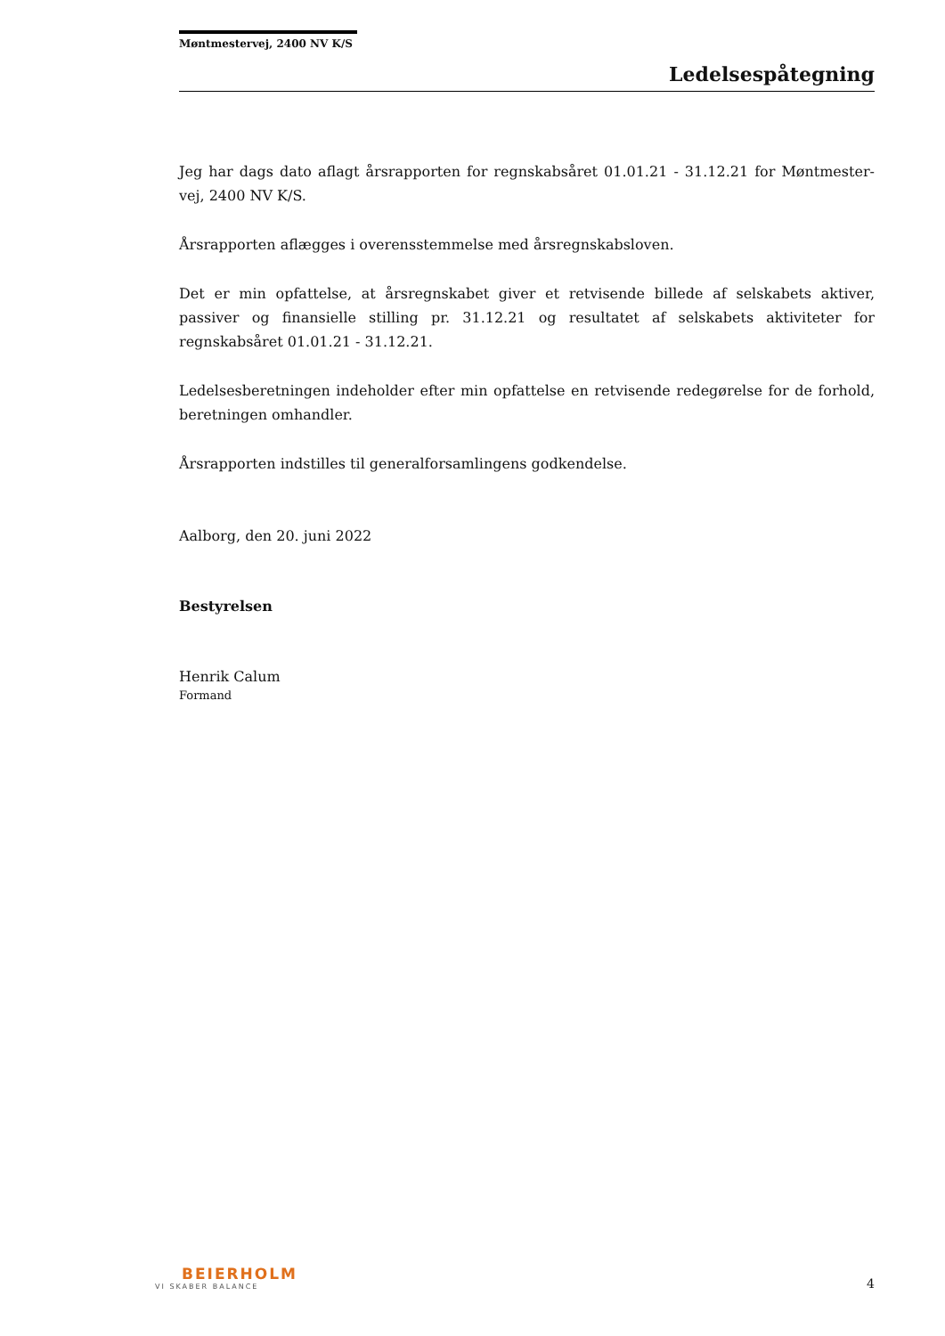Møntmestervej, 2400 NV K/S
Ledelsespåtegning
Jeg har dags dato aflagt årsrapporten for regnskabsåret 01.01.21 - 31.12.21 for Møntmester-vej, 2400 NV K/S.
Årsrapporten aflægges i overensstemmelse med årsregnskabsloven.
Det er min opfattelse, at årsregnskabet giver et retvisende billede af selskabets aktiver, passiver og finansielle stilling pr. 31.12.21 og resultatet af selskabets aktiviteter for regnskabsåret 01.01.21 - 31.12.21.
Ledelsesberetningen indeholder efter min opfattelse en retvisende redegørelse for de forhold, beretningen omhandler.
Årsrapporten indstilles til generalforsamlingens godkendelse.
Aalborg, den 20. juni 2022
Bestyrelsen
Henrik Calum
Formand
BEIERHOLM
VI SKABER BALANCE
4